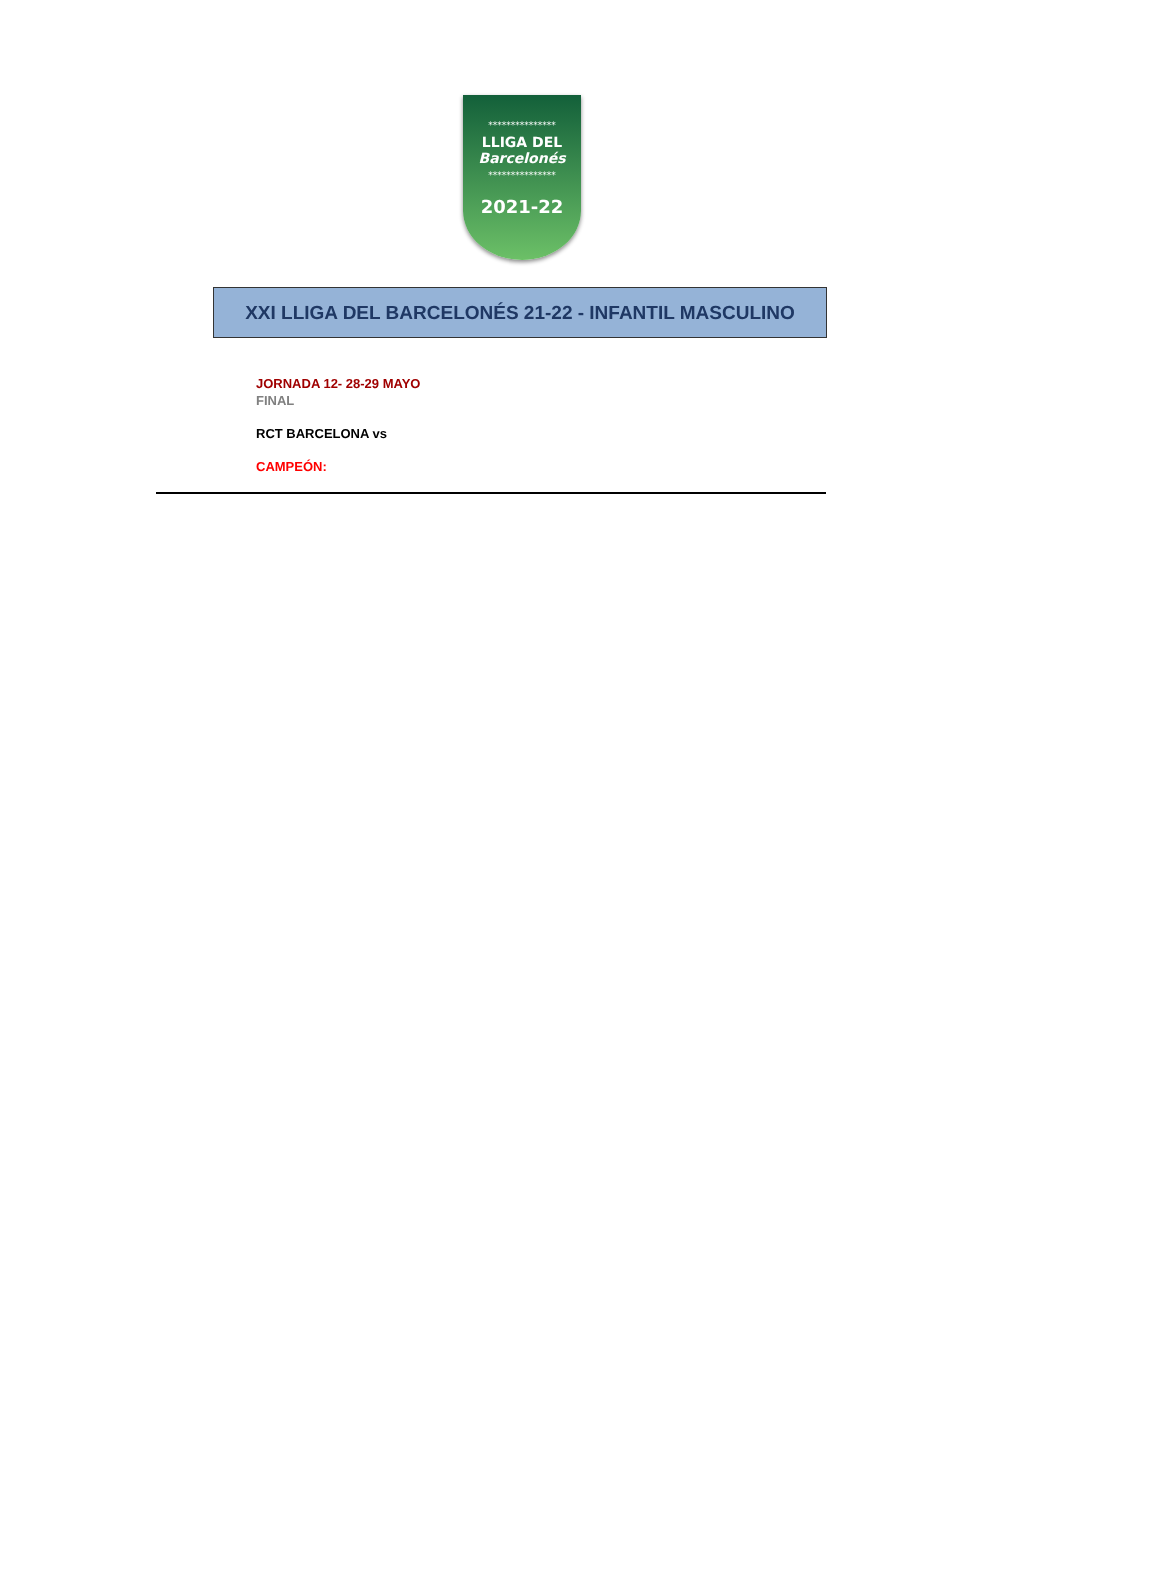***************
LLIGA DEL
Barcelonés
***************
2021-22
XXI LLIGA DEL BARCELONÉS 21-22 - INFANTIL MASCULINO
JORNADA 12- 28-29 MAYO
FINAL
RCT BARCELONA vs
CAMPEÓN: